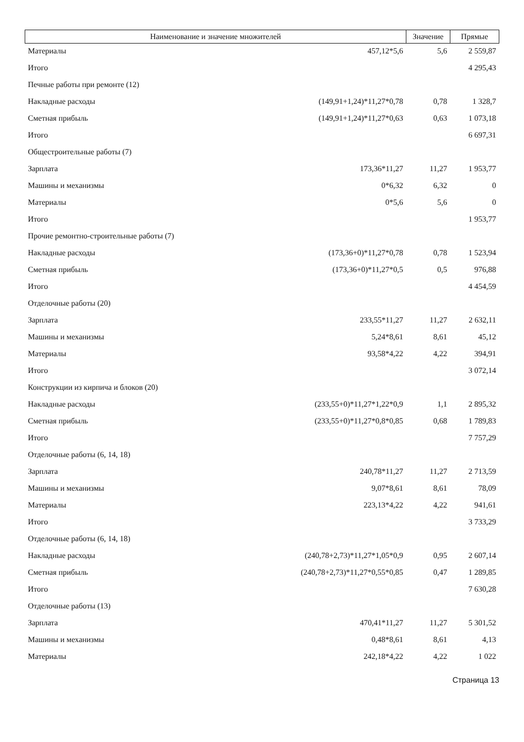| Наименование и значение множителей | | Значение | Прямые |
| --- | --- | --- | --- |
| Материалы | 457,12*5,6 | 5,6 | 2 559,87 |
| Итого | | | 4 295,43 |
| Печные работы при ремонте (12) | | | |
| Накладные расходы | (149,91+1,24)*11,27*0,78 | 0,78 | 1 328,7 |
| Сметная прибыль | (149,91+1,24)*11,27*0,63 | 0,63 | 1 073,18 |
| Итого | | | 6 697,31 |
| Общестроительные работы (7) | | | |
| Зарплата | 173,36*11,27 | 11,27 | 1 953,77 |
| Машины и механизмы | 0*6,32 | 6,32 | 0 |
| Материалы | 0*5,6 | 5,6 | 0 |
| Итого | | | 1 953,77 |
| Прочие ремонтно-строительные работы (7) | | | |
| Накладные расходы | (173,36+0)*11,27*0,78 | 0,78 | 1 523,94 |
| Сметная прибыль | (173,36+0)*11,27*0,5 | 0,5 | 976,88 |
| Итого | | | 4 454,59 |
| Отделочные работы (20) | | | |
| Зарплата | 233,55*11,27 | 11,27 | 2 632,11 |
| Машины и механизмы | 5,24*8,61 | 8,61 | 45,12 |
| Материалы | 93,58*4,22 | 4,22 | 394,91 |
| Итого | | | 3 072,14 |
| Конструкции из кирпича и блоков (20) | | | |
| Накладные расходы | (233,55+0)*11,27*1,22*0,9 | 1,1 | 2 895,32 |
| Сметная прибыль | (233,55+0)*11,27*0,8*0,85 | 0,68 | 1 789,83 |
| Итого | | | 7 757,29 |
| Отделочные работы (6, 14, 18) | | | |
| Зарплата | 240,78*11,27 | 11,27 | 2 713,59 |
| Машины и механизмы | 9,07*8,61 | 8,61 | 78,09 |
| Материалы | 223,13*4,22 | 4,22 | 941,61 |
| Итого | | | 3 733,29 |
| Отделочные работы (6, 14, 18) | | | |
| Накладные расходы | (240,78+2,73)*11,27*1,05*0,9 | 0,95 | 2 607,14 |
| Сметная прибыль | (240,78+2,73)*11,27*0,55*0,85 | 0,47 | 1 289,85 |
| Итого | | | 7 630,28 |
| Отделочные работы (13) | | | |
| Зарплата | 470,41*11,27 | 11,27 | 5 301,52 |
| Машины и механизмы | 0,48*8,61 | 8,61 | 4,13 |
| Материалы | 242,18*4,22 | 4,22 | 1 022 |
Страница 13